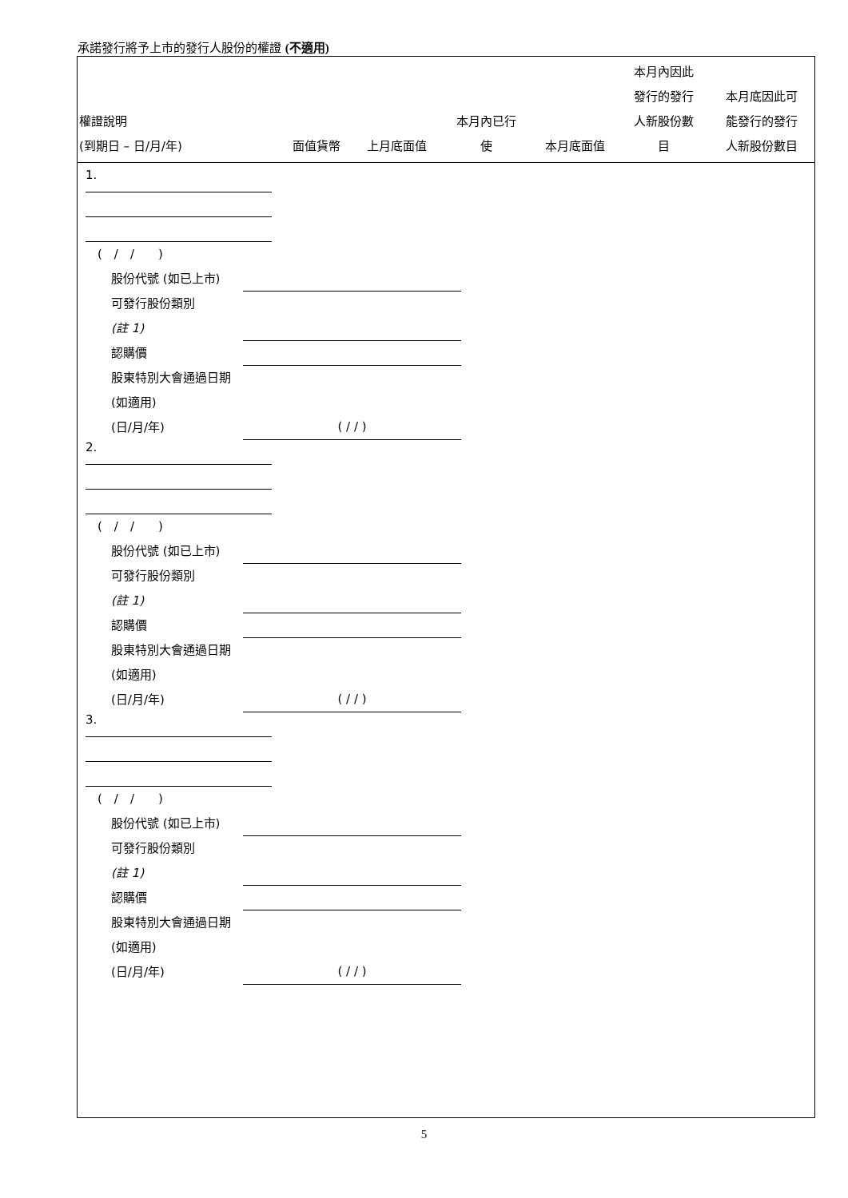承諾發行將予上市的發行人股份的權證 (不適用)
| 權證說明 (到期日 – 日/月/年) | 面值貨幣 | 上月底面值 | 本月內已行 使 | 本月底面值 | 本月內因此 發行的發行 人新股份數 目 | 本月底因此可 能發行的發行 人新股份數目 |
| --- | --- | --- | --- | --- | --- | --- |
1.
(　/　/　　)
股份代號 (如已上市)
可發行股份類別
(註 1)
認購價
股東特別大會通過日期 (如適用)
(日/月/年) ( / / )
2.
(　/　/　　)
股份代號 (如已上市)
可發行股份類別
(註 1)
認購價
股東特別大會通過日期 (如適用)
(日/月/年) ( / / )
3.
(　/　/　　)
股份代號 (如已上市)
可發行股份類別
(註 1)
認購價
股東特別大會通過日期 (如適用)
(日/月/年) ( / / )
5